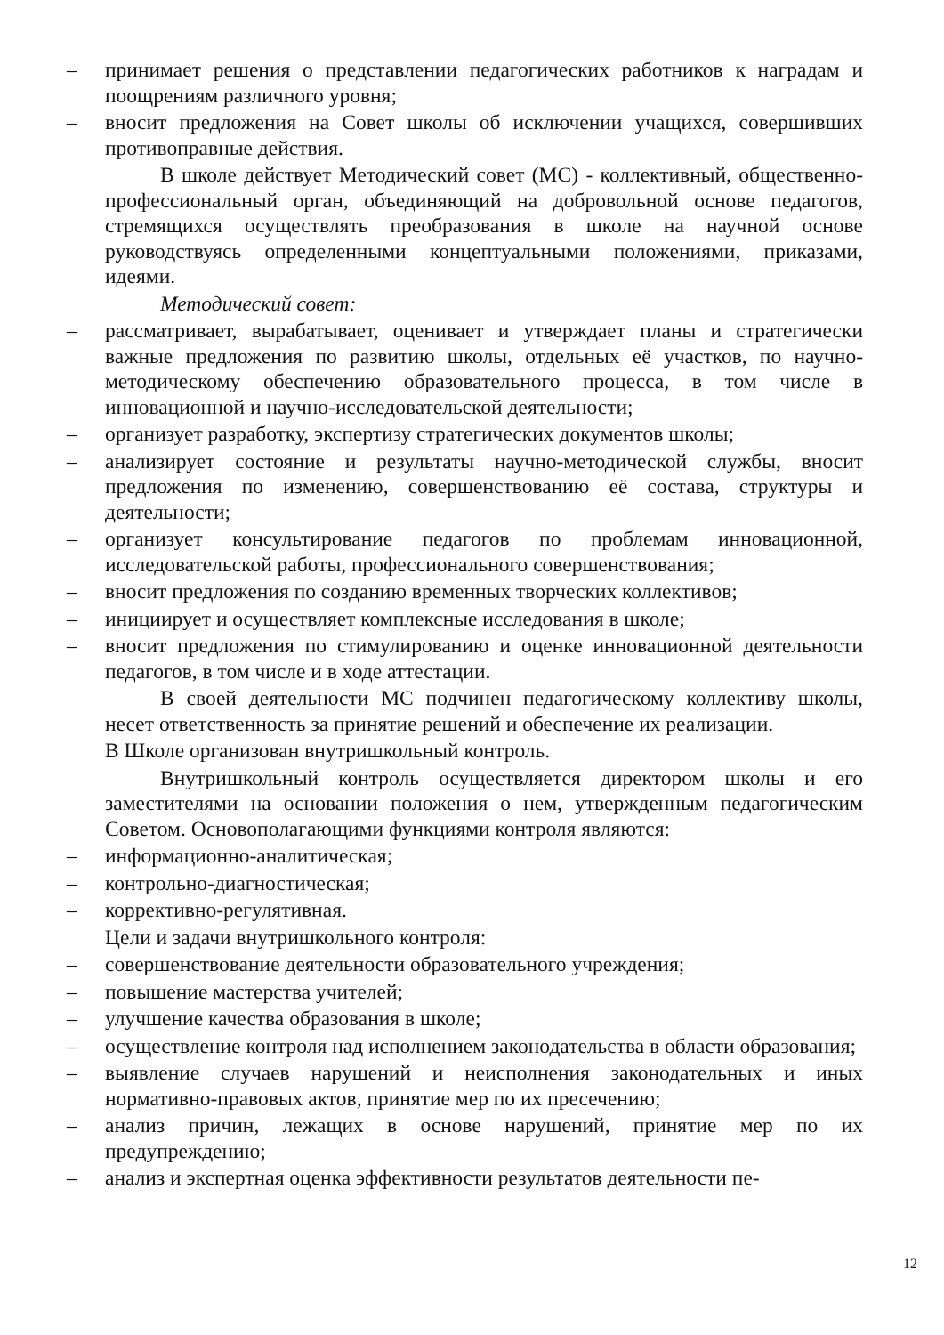– принимает решения о представлении педагогических работников к наградам и поощрениям различного уровня;
– вносит предложения на Совет школы об исключении учащихся, совершивших противоправные действия.
В школе действует Методический совет (МС) - коллективный, общественно-профессиональный орган, объединяющий на добровольной основе педагогов, стремящихся осуществлять преобразования в школе на научной основе руководствуясь определенными концептуальными положениями, приказами, идеями.
Методический совет:
– рассматривает, вырабатывает, оценивает и утверждает планы и стратегически важные предложения по развитию школы, отдельных её участков, по научно-методическому обеспечению образовательного процесса, в том числе в инновационной и научно-исследовательской деятельности;
– организует разработку, экспертизу стратегических документов школы;
– анализирует состояние и результаты научно-методической службы, вносит предложения по изменению, совершенствованию её состава, структуры и деятельности;
– организует консультирование педагогов по проблемам инновационной, исследовательской работы, профессионального совершенствования;
– вносит предложения по созданию временных творческих коллективов;
– инициирует и осуществляет комплексные исследования в школе;
– вносит предложения по стимулированию и оценке инновационной деятельности педагогов, в том числе и в ходе аттестации.
В своей деятельности МС подчинен педагогическому коллективу школы, несет ответственность за принятие решений и обеспечение их реализации.
В Школе организован внутришкольный контроль.
Внутришкольный контроль осуществляется директором школы и его заместителями на основании положения о нем, утвержденным педагогическим Советом. Основополагающими функциями контроля являются:
– информационно-аналитическая;
– контрольно-диагностическая;
– коррективно-регулятивная.
Цели и задачи внутришкольного контроля:
– совершенствование деятельности образовательного учреждения;
– повышение мастерства учителей;
– улучшение качества образования в школе;
– осуществление контроля над исполнением законодательства в области образования;
– выявление случаев нарушений и неисполнения законодательных и иных нормативно-правовых актов, принятие мер по их пресечению;
– анализ причин, лежащих в основе нарушений, принятие мер по их предупреждению;
– анализ и экспертная оценка эффективности результатов деятельности пе-
12